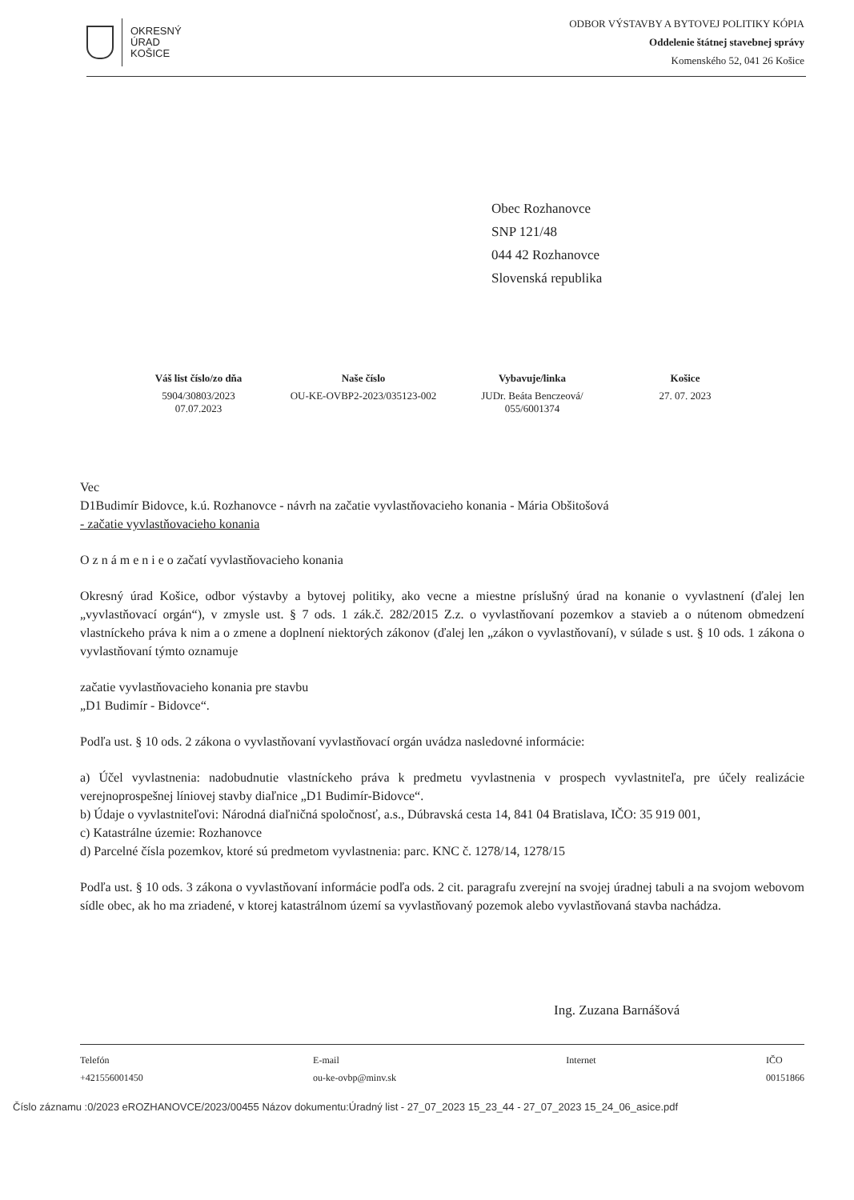OKRESNÝ
ÚRAD
KOŠICE
ODBOR VÝSTAVBY A BYTOVEJ POLITIKY KÓPIA
Oddelenie štátnej stavebnej správy
Komenského 52, 041 26 Košice
Obec Rozhanovce
SNP 121/48
044 42 Rozhanovce
Slovenská republika
| Váš list číslo/zo dňa | Naše číslo | Vybavuje/linka | Košice |
| --- | --- | --- | --- |
| 5904/30803/2023 07.07.2023 | OU-KE-OVBP2-2023/035123-002 | JUDr. Beáta Benczeová/ 055/6001374 | 27. 07. 2023 |
Vec
D1Budimír Bidovce, k.ú. Rozhanovce - návrh na začatie vyvlastňovacieho konania - Mária Obšitošová
- začatie vyvlastňovacieho konania
O z n á m e n i e o začatí vyvlastňovacieho konania
Okresný úrad Košice, odbor výstavby a bytovej politiky, ako vecne a miestne príslušný úrad na konanie o vyvlastnení (ďalej len „vyvlastňovací orgán“), v zmysle ust. § 7 ods. 1 zák.č. 282/2015 Z.z. o vyvlastňovaní pozemkov a stavieb a o nútenom obmedzení vlastníckeho práva k nim a o zmene a doplnení niektorých zákonov (ďalej len „zákon o vyvlastňovaní), v súlade s ust. § 10 ods. 1 zákona o vyvlastňovaní týmto oznamuje
začatie vyvlastňovacieho konania pre stavbu
„D1 Budimír - Bidovce“.
Podľa ust. § 10 ods. 2 zákona o vyvlastňovaní vyvlastňovací orgán uvádza nasledovné informácie:
a) Účel vyvlastnenia: nadobudnutie vlastníckeho práva k predmetu vyvlastnenia v prospech vyvlastniteľa, pre účely realizácie verejnoprospešnej líniovej stavby diaľnice „D1 Budimír-Bidovce“.
b) Údaje o vyvlastniteľovi: Národná diaľničná spoločnosť, a.s., Dúbravská cesta 14, 841 04 Bratislava, IČO: 35 919 001,
c) Katastrálne územie: Rozhanovce
d) Parcelné čísla pozemkov, ktoré sú predmetom vyvlastnenia: parc. KNC č. 1278/14, 1278/15
Podľa ust. § 10 ods. 3 zákona o vyvlastňovaní informácie podľa ods. 2 cit. paragrafu zverejní na svojej úradnej tabuli a na svojom webovom sídle obec, ak ho ma zriadené, v ktorej katastrálnom území sa vyvlastňovaný pozemok alebo vyvlastňovaná stavba nachádza.
Ing. Zuzana Barnášová
Telefón
+421556001450
E-mail
ou-ke-ovbp@minv.sk
Internet
IČO
00151866
Číslo záznamu :0/2023 eROZHANOVCE/2023/00455 Názov dokumentu:Úradný list - 27_07_2023 15_23_44 - 27_07_2023 15_24_06_asice.pdf